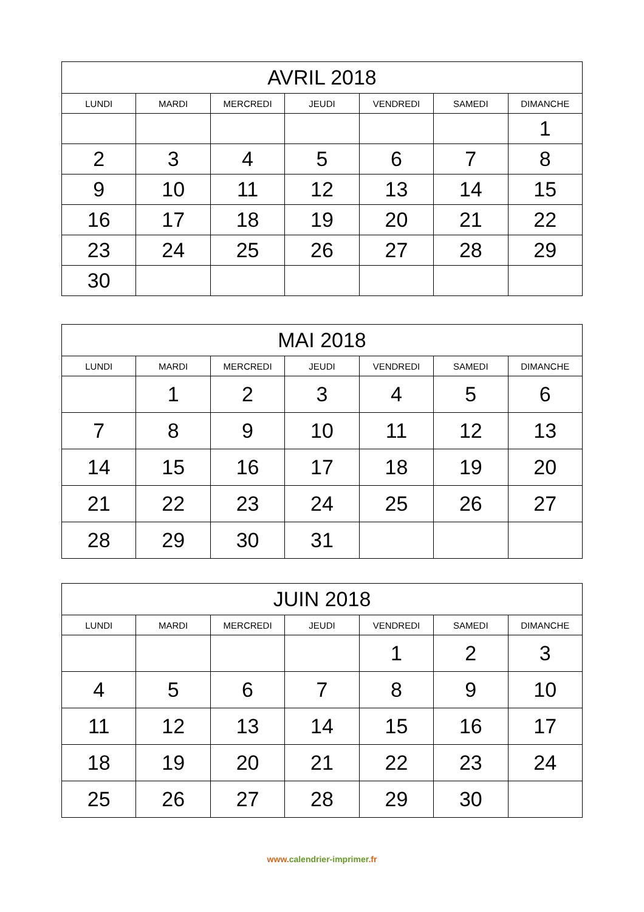| AVRIL 2018 | | | | | | |
| --- | --- | --- | --- | --- | --- | --- |
| LUNDI | MARDI | MERCREDI | JEUDI | VENDREDI | SAMEDI | DIMANCHE |
| | | | | | | 1 |
| 2 | 3 | 4 | 5 | 6 | 7 | 8 |
| 9 | 10 | 11 | 12 | 13 | 14 | 15 |
| 16 | 17 | 18 | 19 | 20 | 21 | 22 |
| 23 | 24 | 25 | 26 | 27 | 28 | 29 |
| 30 | | | | | | |
| MAI 2018 | | | | | | |
| --- | --- | --- | --- | --- | --- | --- |
| LUNDI | MARDI | MERCREDI | JEUDI | VENDREDI | SAMEDI | DIMANCHE |
| | 1 | 2 | 3 | 4 | 5 | 6 |
| 7 | 8 | 9 | 10 | 11 | 12 | 13 |
| 14 | 15 | 16 | 17 | 18 | 19 | 20 |
| 21 | 22 | 23 | 24 | 25 | 26 | 27 |
| 28 | 29 | 30 | 31 | | | |
| JUIN 2018 | | | | | | |
| --- | --- | --- | --- | --- | --- | --- |
| LUNDI | MARDI | MERCREDI | JEUDI | VENDREDI | SAMEDI | DIMANCHE |
| | | | | 1 | 2 | 3 |
| 4 | 5 | 6 | 7 | 8 | 9 | 10 |
| 11 | 12 | 13 | 14 | 15 | 16 | 17 |
| 18 | 19 | 20 | 21 | 22 | 23 | 24 |
| 25 | 26 | 27 | 28 | 29 | 30 | |
www. calendrier-imprimer.fr